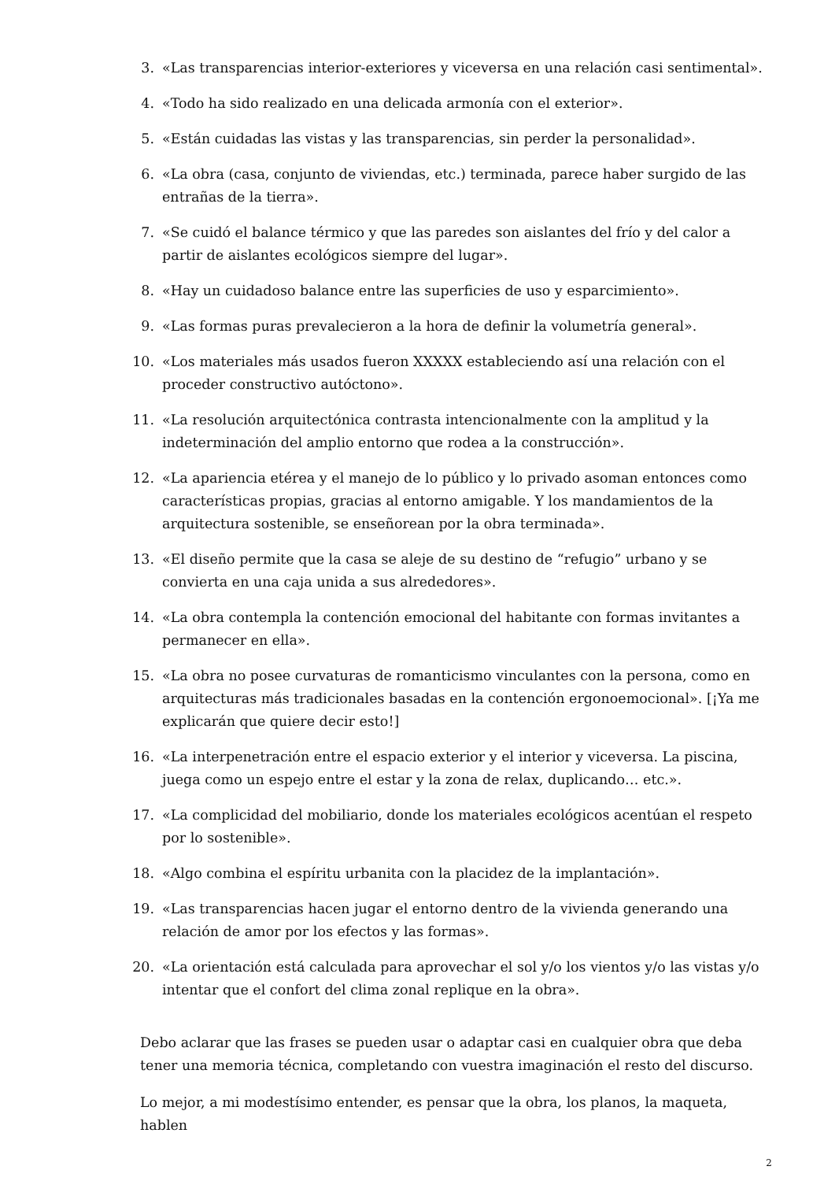3. «Las transparencias interior-exteriores y viceversa en una relación casi sentimental».
4. «Todo ha sido realizado en una delicada armonía con el exterior».
5. «Están cuidadas las vistas y las transparencias, sin perder la personalidad».
6. «La obra (casa, conjunto de viviendas, etc.) terminada, parece haber surgido de las entrañas de la tierra».
7. «Se cuidó el balance térmico y que las paredes son aislantes del frío y del calor a partir de aislantes ecológicos siempre del lugar».
8. «Hay un cuidadoso balance entre las superficies de uso y esparcimiento».
9. «Las formas puras prevalecieron a la hora de definir la volumetría general».
10. «Los materiales más usados fueron XXXXX estableciendo así una relación con el proceder constructivo autóctono».
11. «La resolución arquitectónica contrasta intencionalmente con la amplitud y la indeterminación del amplio entorno que rodea a la construcción».
12. «La apariencia etérea y el manejo de lo público y lo privado asoman entonces como características propias, gracias al entorno amigable. Y los mandamientos de la arquitectura sostenible, se enseñorean por la obra terminada».
13. «El diseño permite que la casa se aleje de su destino de “refugio” urbano y se convierta en una caja unida a sus alrededores».
14. «La obra contempla la contención emocional del habitante con formas invitantes a permanecer en ella».
15. «La obra no posee curvaturas de romanticismo vinculantes con la persona, como en arquitecturas más tradicionales basadas en la contención ergonoemocional». [¡Ya me explicarán que quiere decir esto!]
16. «La interpenetración entre el espacio exterior y el interior y viceversa. La piscina, juega como un espejo entre el estar y la zona de relax, duplicando… etc.».
17. «La complicidad del mobiliario, donde los materiales ecológicos acentúan el respeto por lo sostenible».
18. «Algo combina el espíritu urbanita con la placidez de la implantación».
19. «Las transparencias hacen jugar el entorno dentro de la vivienda generando una relación de amor por los efectos y las formas».
20. «La orientación está calculada para aprovechar el sol y/o los vientos y/o las vistas y/o intentar que el confort del clima zonal replique en la obra».
Debo aclarar que las frases se pueden usar o adaptar casi en cualquier obra que deba tener una memoria técnica, completando con vuestra imaginación el resto del discurso.
Lo mejor, a mi modestísimo entender, es pensar que la obra, los planos, la maqueta, hablen
2